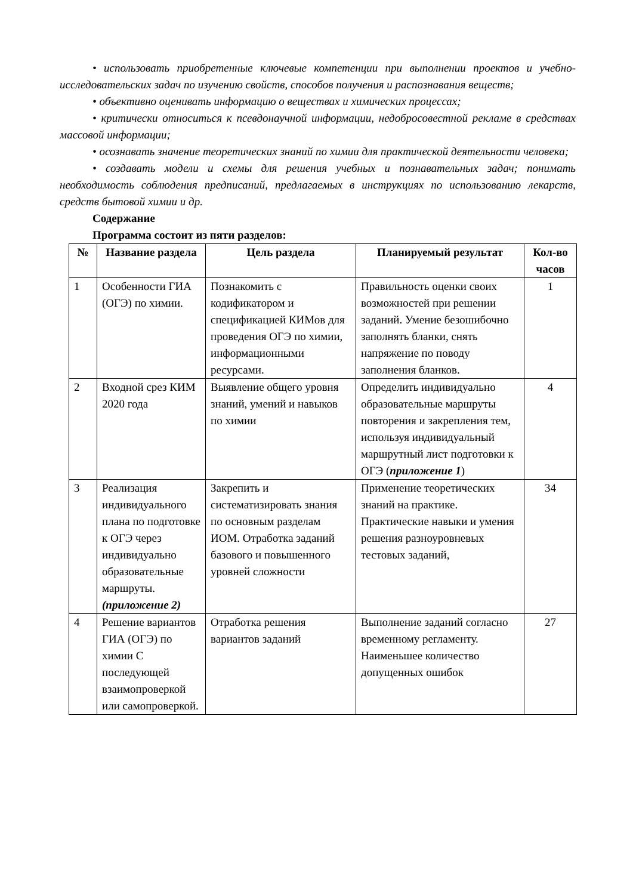• использовать приобретенные ключевые компетенции при выполнении проектов и учебно-исследовательских задач по изучению свойств, способов получения и распознавания веществ;
• объективно оценивать информацию о веществах и химических процессах;
• критически относиться к псевдонаучной информации, недобросовестной рекламе в средствах массовой информации;
• осознавать значение теоретических знаний по химии для практической деятельности человека;
• создавать модели и схемы для решения учебных и познавательных задач; понимать необходимость соблюдения предписаний, предлагаемых в инструкциях по использованию лекарств, средств бытовой химии и др.
Содержание
Программа состоит из пяти разделов:
| № | Название раздела | Цель раздела | Планируемый результат | Кол-во часов |
| --- | --- | --- | --- | --- |
| 1 | Особенности ГИА (ОГЭ) по химии. | Познакомить с кодификатором и спецификацией КИМов для проведения ОГЭ по химии, информационными ресурсами. | Правильность оценки своих возможностей при решении заданий. Умение безошибочно заполнять бланки, снять напряжение по поводу заполнения бланков. | 1 |
| 2 | Входной срез КИМ 2020 года | Выявление общего уровня знаний, умений и навыков по химии | Определить индивидуально образовательные маршруты повторения и закрепления тем, используя индивидуальный маршрутный лист подготовки к ОГЭ ( приложение 1 ) | 4 |
| 3 | Реализация индивидуального плана по подготовке к ОГЭ через индивидуально образовательные маршруты. (приложение 2) | Закрепить и систематизировать знания по основным разделам ИОМ. Отработка заданий базового и повышенного уровней сложности | Применение теоретических знаний на практике. Практические навыки и умения решения разноуровневых тестовых заданий, | 34 |
| 4 | Решение вариантов ГИА (ОГЭ) по химии С последующей взаимопроверкой или самопроверкой. | Отработка решения вариантов заданий | Выполнение заданий согласно временному регламенту. Наименьшее количество допущенных ошибок | 27 |